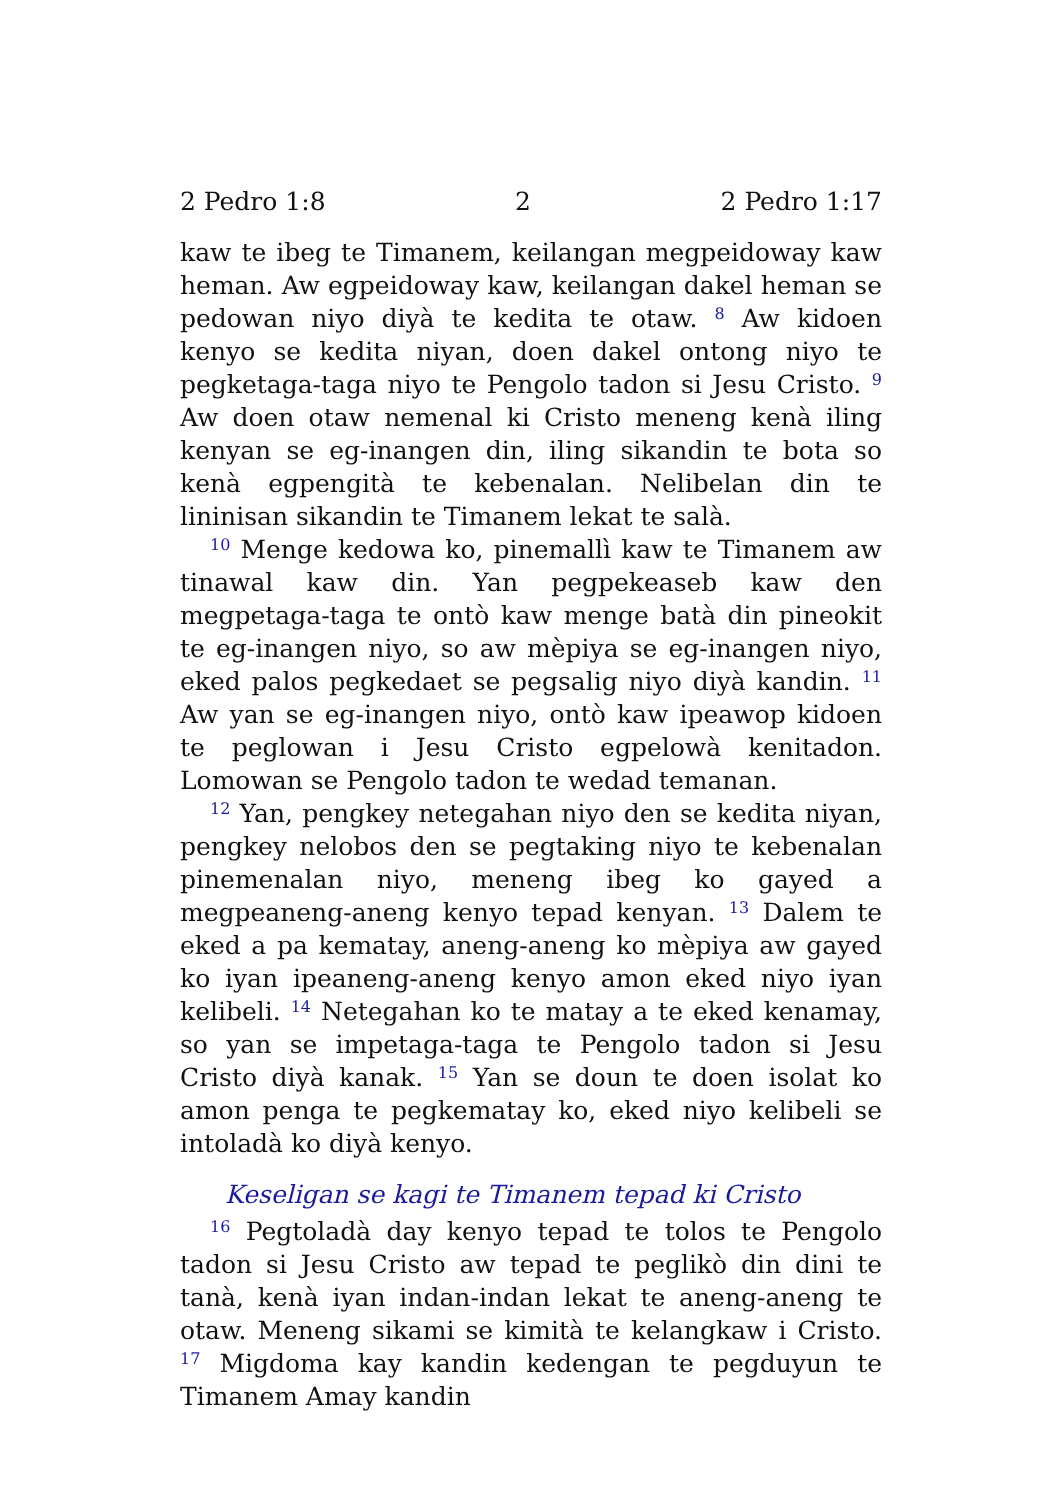2 Pedro 1:8 2 2 Pedro 1:17
kaw te ibeg te Timanem, keilangan megpeidoway kaw heman. Aw egpeidoway kaw, keilangan dakel heman se pedowan niyo diyà te kedita te otaw. <sup>8</sup> Aw kidoen kenyo se kedita niyan, doen dakel ontong niyo te pegketaga-taga niyo te Pengolo tadon si Jesu Cristo. <sup>9</sup> Aw doen otaw nemenal ki Cristo meneng kenà iling kenyan se eg-inangen din, iling sikandin te bota so kenà egpengità te kebenalan. Nelibelan din te lininisan sikandin te Timanem lekat te salà.
<sup>10</sup> Menge kedowa ko, pinemallì kaw te Timanem aw tinawal kaw din. Yan pegpekeaseb kaw den megpetaga-taga te ontò kaw menge batà din pineokit te eg-inangen niyo, so aw mèpiya se eg-inangen niyo, eked palos pegkedaet se pegsalig niyo diyà kandin. <sup>11</sup> Aw yan se eg-inangen niyo, ontò kaw ipeawop kidoen te peglowan i Jesu Cristo egpelowà kenitadon. Lomowan se Pengolo tadon te wedad temanan.
<sup>12</sup> Yan, pengkey netegahan niyo den se kedita niyan, pengkey nelobos den se pegtaking niyo te kebenalan pinemenalan niyo, meneng ibeg ko gayed a megpeaneng-aneng kenyo tepad kenyan. <sup>13</sup> Dalem te eked a pa kematay, aneng-aneng ko mèpiya aw gayed ko iyan ipeaneng-aneng kenyo amon eked niyo iyan kelibeli. <sup>14</sup> Netegahan ko te matay a te eked kenamay, so yan se impetaga-taga te Pengolo tadon si Jesu Cristo diyà kanak. <sup>15</sup> Yan se doun te doen isolat ko amon penga te pegkematay ko, eked niyo kelibeli se intoladà ko diyà kenyo.
Keseligan se kagi te Timanem tepad ki Cristo
<sup>16</sup> Pegtoladà day kenyo tepad te tolos te Pengolo tadon si Jesu Cristo aw tepad te peglikò din dini te tanà, kenà iyan indan-indan lekat te aneng-aneng te otaw. Meneng sikami se kimità te kelangkaw i Cristo. <sup>17</sup> Migdoma kay kandin kedengan te pegduyun te Timanem Amay kandin